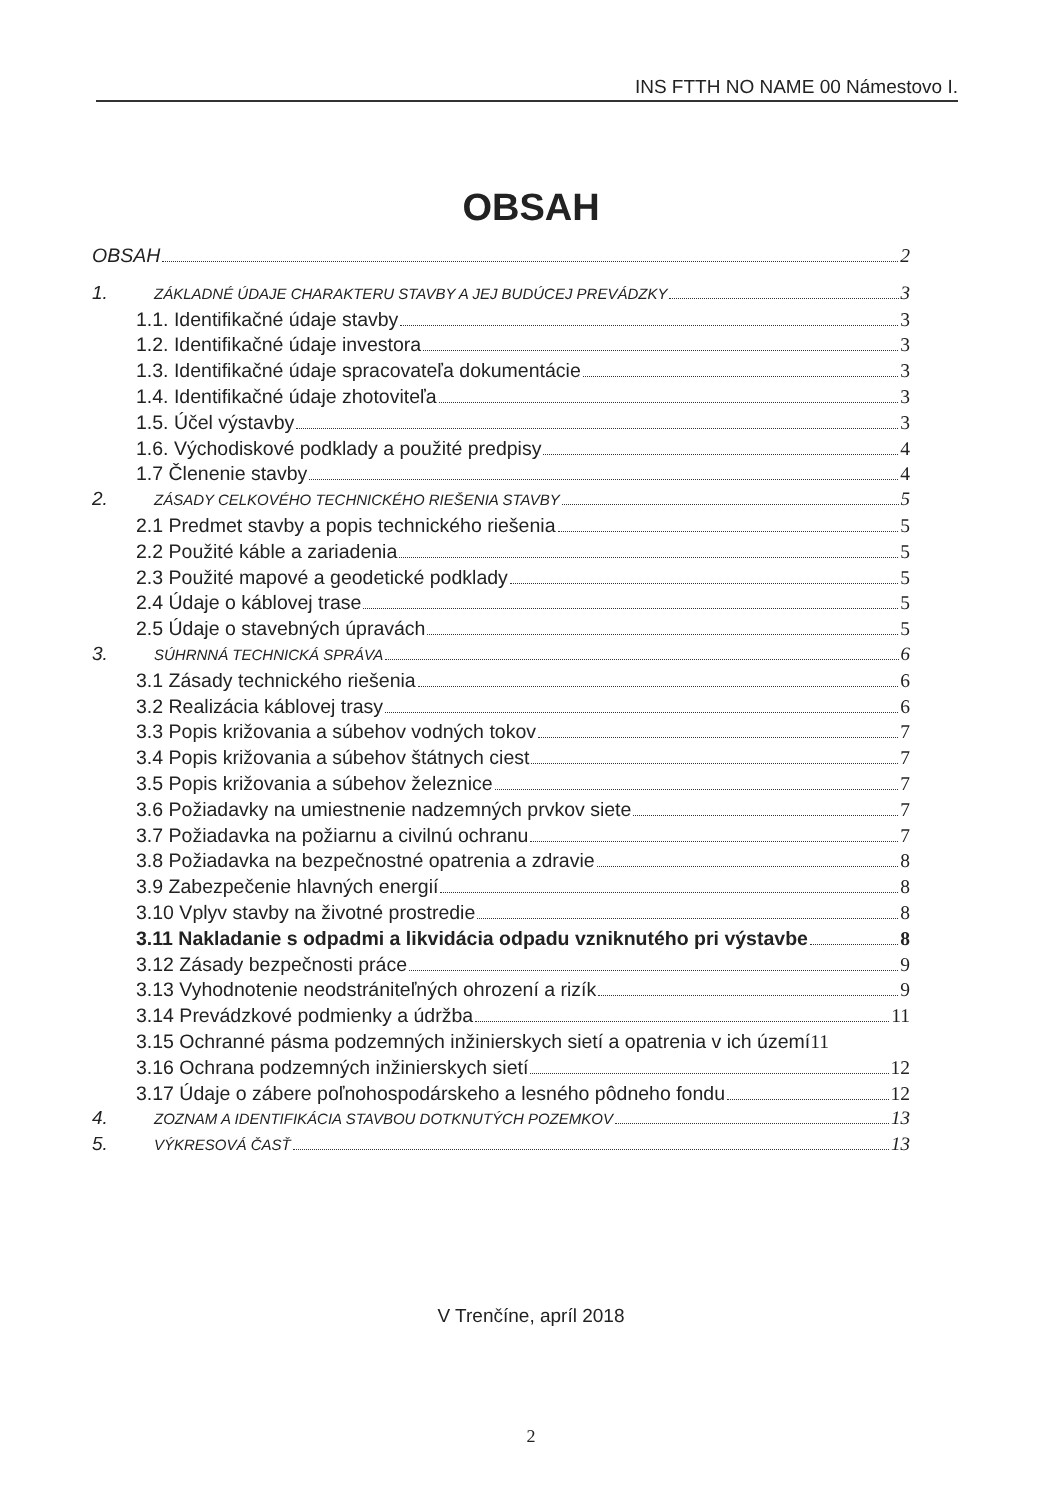INS FTTH NO NAME 00 Námestovo I.
OBSAH
OBSAH 2
1. ZÁKLADNÉ ÚDAJE CHARAKTERU STAVBY A JEJ BUDÚCEJ PREVÁDZKY 3
1.1. Identifikačné údaje stavby 3
1.2. Identifikačné údaje investora 3
1.3. Identifikačné údaje spracovateľa dokumentácie 3
1.4. Identifikačné údaje zhotoviteľa 3
1.5. Účel výstavby 3
1.6. Východiskové podklady a použité predpisy 4
1.7 Členenie stavby 4
2. ZÁSADY CELKOVÉHO TECHNICKÉHO RIEŠENIA STAVBY 5
2.1 Predmet stavby a popis technického riešenia 5
2.2 Použité káble a zariadenia 5
2.3 Použité mapové a geodetické podklady 5
2.4 Údaje o káblovej trase 5
2.5 Údaje o stavebných úpravách 5
3. SÚHRNNÁ TECHNICKÁ SPRÁVA 6
3.1 Zásady technického riešenia 6
3.2 Realizácia káblovej trasy 6
3.3 Popis križovania a súbehov vodných tokov 7
3.4 Popis križovania a súbehov štátnych ciest 7
3.5 Popis križovania a súbehov železnice 7
3.6 Požiadavky na umiestnenie nadzemných prvkov siete 7
3.7 Požiadavka na požiarnu a civilnú ochranu 7
3.8 Požiadavka na bezpečnostné opatrenia a zdravie 8
3.9 Zabezpečenie hlavných energií 8
3.10 Vplyv stavby na životné prostredie 8
3.11 Nakladanie s odpadmi a likvidácia odpadu vzniknutého pri výstavbe 8
3.12 Zásady bezpečnosti práce 9
3.13 Vyhodnotenie neodstrániteľných ohrození a rizík 9
3.14 Prevádzkové podmienky a údržba 11
3.15 Ochranné pásma podzemných inžinierskych sietí a opatrenia v ich území 11
3.16 Ochrana podzemných inžinierskych sietí 12
3.17 Údaje o zábere poľnohospodárskeho a lesného pôdneho fondu 12
4. ZOZNAM A IDENTIFIKÁCIA STAVBOU DOTKNUTÝCH POZEMKOV 13
5. VÝKRESOVÁ ČASŤ 13
V Trenčíne, apríl 2018
2